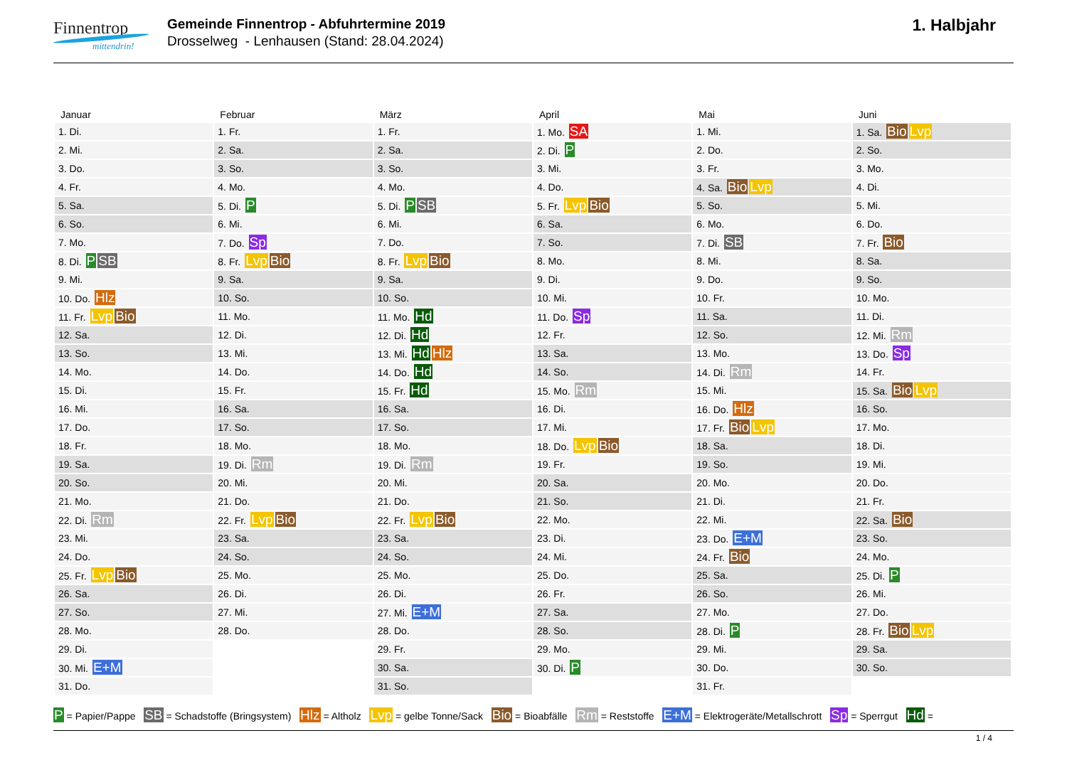Finnentrop
mittendrin!
Gemeinde Finnentrop - Abfuhrtermine 2019
Drosselweg - Lenhausen (Stand: 28.04.2024)
1. Halbjahr
| Januar | Februar | März | April | Mai | Juni |
| --- | --- | --- | --- | --- | --- |
| 1. Di. | 1. Fr. | 1. Fr. | 1. Mo. SA | 1. Mi. | 1. Sa. Bio Lvp |
| 2. Mi. | 2. Sa. | 2. Sa. | 2. Di. P | 2. Do. | 2. So. |
| 3. Do. | 3. So. | 3. So. | 3. Mi. | 3. Fr. | 3. Mo. |
| 4. Fr. | 4. Mo. | 4. Mo. | 4. Do. | 4. Sa. Bio Lvp | 4. Di. |
| 5. Sa. | 5. Di. P | 5. Di. P SB | 5. Fr. Lvp Bio | 5. So. | 5. Mi. |
| 6. So. | 6. Mi. | 6. Mi. | 6. Sa. | 6. Mo. | 6. Do. |
| 7. Mo. | 7. Do. Sp | 7. Do. | 7. So. | 7. Di. SB | 7. Fr. Bio |
| 8. Di. P SB | 8. Fr. Lvp Bio | 8. Fr. Lvp Bio | 8. Mo. | 8. Mi. | 8. Sa. |
| 9. Mi. | 9. Sa. | 9. Sa. | 9. Di. | 9. Do. | 9. So. |
| 10. Do. Hlz | 10. So. | 10. So. | 10. Mi. | 10. Fr. | 10. Mo. |
| 11. Fr. Lvp Bio | 11. Mo. | 11. Mo. Hd | 11. Do. Sp | 11. Sa. | 11. Di. |
| 12. Sa. | 12. Di. | 12. Di. Hd | 12. Fr. | 12. So. | 12. Mi. Rm |
| 13. So. | 13. Mi. | 13. Mi. Hd Hlz | 13. Sa. | 13. Mo. | 13. Do. Sp |
| 14. Mo. | 14. Do. | 14. Do. Hd | 14. So. | 14. Di. Rm | 14. Fr. |
| 15. Di. | 15. Fr. | 15. Fr. Hd | 15. Mo. Rm | 15. Mi. | 15. Sa. Bio Lvp |
| 16. Mi. | 16. Sa. | 16. Sa. | 16. Di. | 16. Do. Hlz | 16. So. |
| 17. Do. | 17. So. | 17. So. | 17. Mi. | 17. Fr. Bio Lvp | 17. Mo. |
| 18. Fr. | 18. Mo. | 18. Mo. | 18. Do. Lvp Bio | 18. Sa. | 18. Di. |
| 19. Sa. | 19. Di. Rm | 19. Di. Rm | 19. Fr. | 19. So. | 19. Mi. |
| 20. So. | 20. Mi. | 20. Mi. | 20. Sa. | 20. Mo. | 20. Do. |
| 21. Mo. | 21. Do. | 21. Do. | 21. So. | 21. Di. | 21. Fr. |
| 22. Di. Rm | 22. Fr. Lvp Bio | 22. Fr. Lvp Bio | 22. Mo. | 22. Mi. | 22. Sa. Bio |
| 23. Mi. | 23. Sa. | 23. Sa. | 23. Di. | 23. Do. E+M | 23. So. |
| 24. Do. | 24. So. | 24. So. | 24. Mi. | 24. Fr. Bio | 24. Mo. |
| 25. Fr. Lvp Bio | 25. Mo. | 25. Mo. | 25. Do. | 25. Sa. | 25. Di. P |
| 26. Sa. | 26. Di. | 26. Di. | 26. Fr. | 26. So. | 26. Mi. |
| 27. So. | 27. Mi. | 27. Mi. E+M | 27. Sa. | 27. Mo. | 27. Do. |
| 28. Mo. | 28. Do. | 28. Do. | 28. So. | 28. Di. P | 28. Fr. Bio Lvp |
| 29. Di. | | 29. Fr. | 29. Mo. | 29. Mi. | 29. Sa. |
| 30. Mi. E+M | | 30. Sa. | 30. Di. P | 30. Do. | 30. So. |
| 31. Do. | | 31. So. | | 31. Fr. | |
P = Papier/Pappe SB = Schadstoffe (Bringsystem) Hlz = Altholz Lvp = gelbe Tonne/Sack Bio = Bioabfälle Rm = Reststoffe E+M = Elektrogeräte/Metallschrott Sp = Sperrgut Hd =
1 / 4